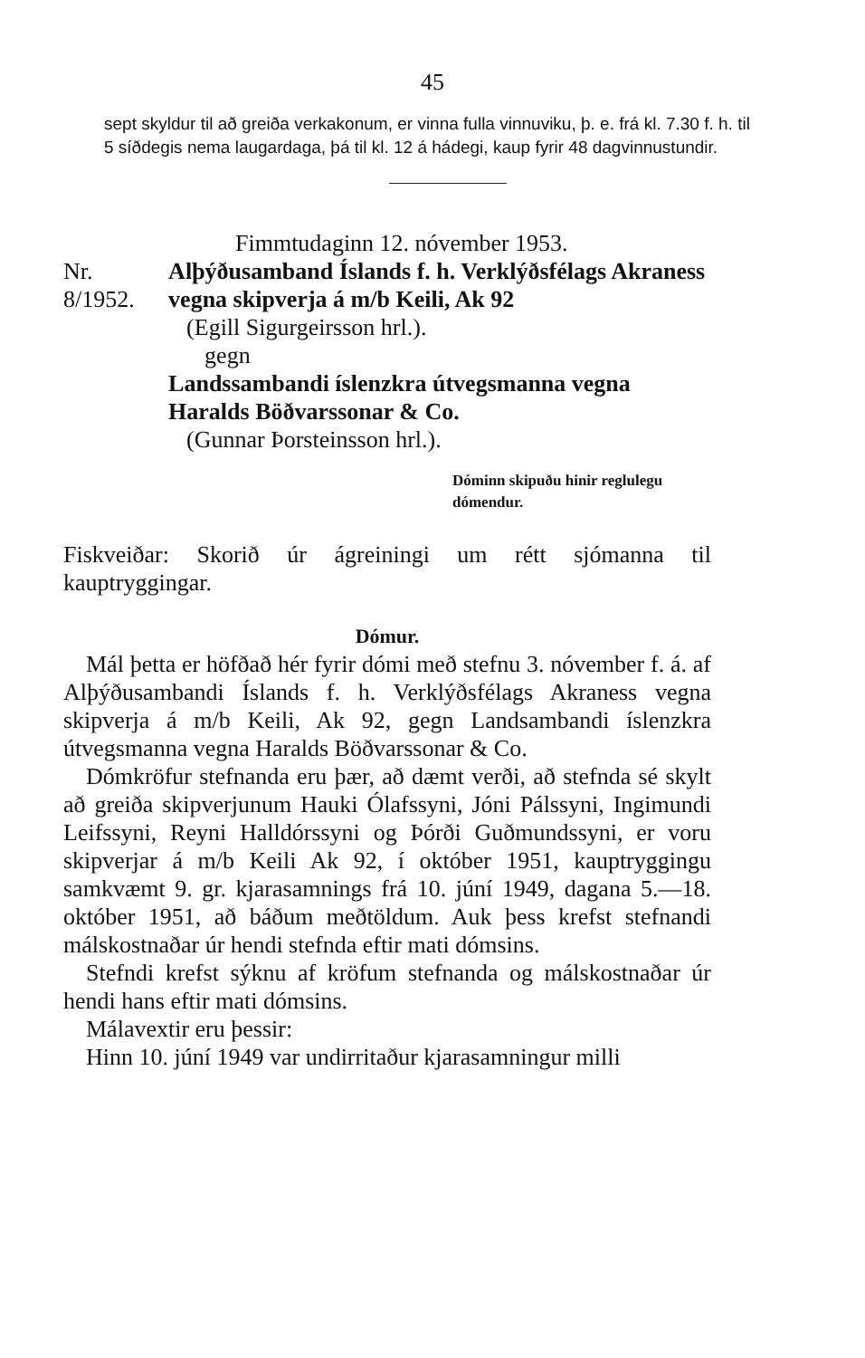45
sept skyldur til að greiða verkakonum, er vinna fulla vinnuviku, þ. e. frá kl. 7.30 f. h. til 5 síðdegis nema laugardaga, þá til kl. 12 á hádegi, kaup fyrir 48 dagvinnustundir.
Fimmtudaginn 12. nóvember 1953.
Nr. 8/1952. Alþýðusamband Íslands f. h. Verklýðsfélags Akraness vegna skipverja á m/b Keili, Ak 92
(Egill Sigurgeirsson hrl.).
gegn
Landssambandi íslenzkra útvegsmanna vegna Haralds Böðvarssonar & Co.
(Gunnar Þorsteinsson hrl.).
Dóminn skipuðu hinir reglulegu dómendur.
Fiskveiðar: Skorið úr ágreiningi um rétt sjómanna til kauptryggingar.
Dómur.
Mál þetta er höfðað hér fyrir dómi með stefnu 3. nóvember f. á. af Alþýðusambandi Íslands f. h. Verklýðsfélags Akraness vegna skipverja á m/b Keili, Ak 92, gegn Landsambandi íslenzkra útvegsmanna vegna Haralds Böðvarssonar & Co.
Dómkröfur stefnanda eru þær, að dæmt verði, að stefnda sé skylt að greiða skipverjunum Hauki Ólafssyni, Jóni Pálssyni, Ingimundi Leifssyni, Reyni Halldórssyni og Þórði Guðmundssyni, er voru skipverjar á m/b Keili Ak 92, í október 1951, kauptryggingu samkvæmt 9. gr. kjarasamnings frá 10. júní 1949, dagana 5.—18. október 1951, að báðum meðtöldum. Auk þess krefst stefnandi málskostnaðar úr hendi stefnda eftir mati dómsins.
Stefndi krefst sýknu af kröfum stefnanda og málskostnaðar úr hendi hans eftir mati dómsins.
Málavextir eru þessir:
Hinn 10. júní 1949 var undirritaður kjarasamningur milli